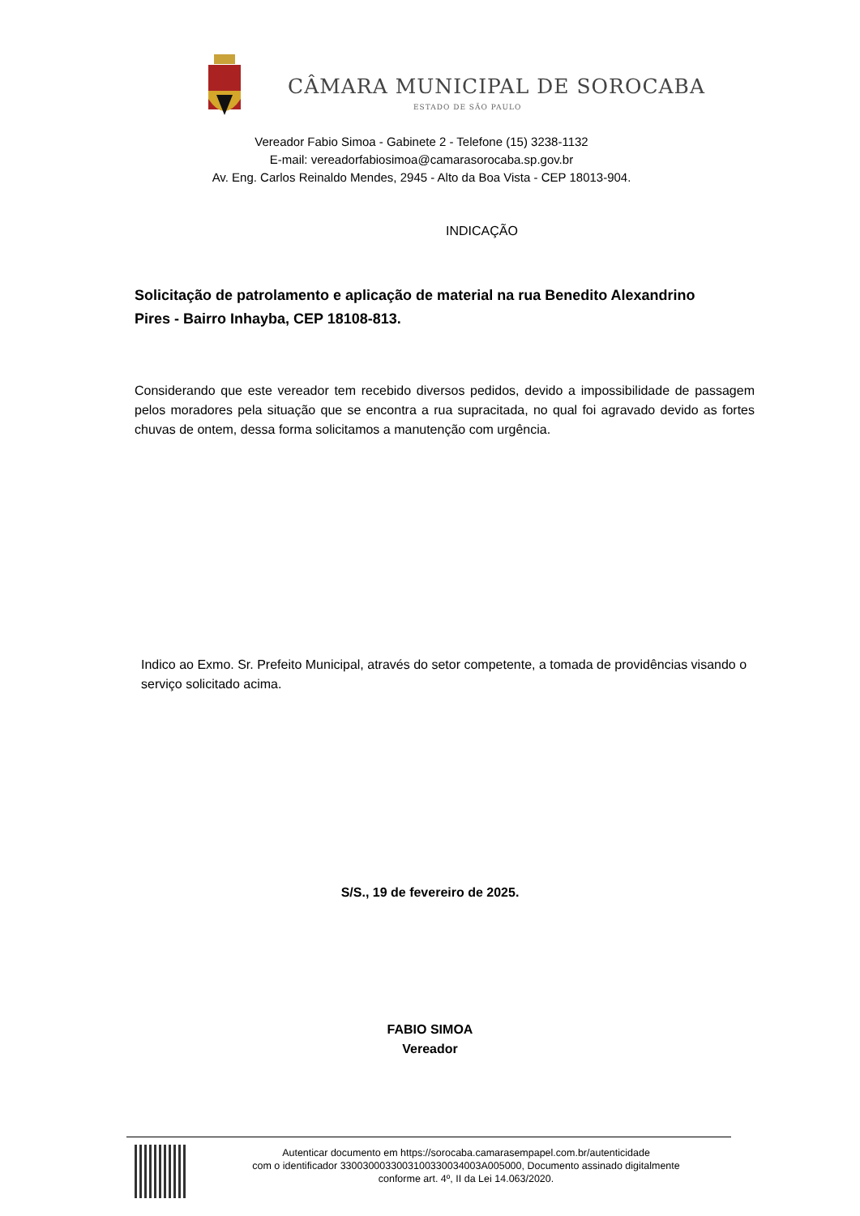CÂMARA MUNICIPAL DE SOROCABA
ESTADO DE SÃO PAULO
Vereador Fabio Simoa - Gabinete 2 - Telefone (15) 3238-1132
E-mail: vereadorfabiosimoa@camarasorocaba.sp.gov.br
Av. Eng. Carlos Reinaldo Mendes, 2945 - Alto da Boa Vista - CEP 18013-904.
INDICAÇÃO
Solicitação de patrolamento e aplicação de material na rua Benedito Alexandrino Pires - Bairro Inhayba, CEP 18108-813.
Considerando que este vereador tem recebido diversos pedidos, devido a impossibilidade de passagem pelos moradores pela situação que se encontra a rua supracitada, no qual foi agravado devido as fortes chuvas de ontem, dessa forma solicitamos a manutenção com urgência.
Indico ao Exmo. Sr. Prefeito Municipal, através do setor competente, a tomada de providências visando o serviço solicitado acima.
S/S., 19 de fevereiro de 2025.
FABIO SIMOA
Vereador
Autenticar documento em https://sorocaba.camarasempapel.com.br/autenticidade
com o identificador 3300300033003100330034003A005000, Documento assinado digitalmente
conforme art. 4º, II da Lei 14.063/2020.